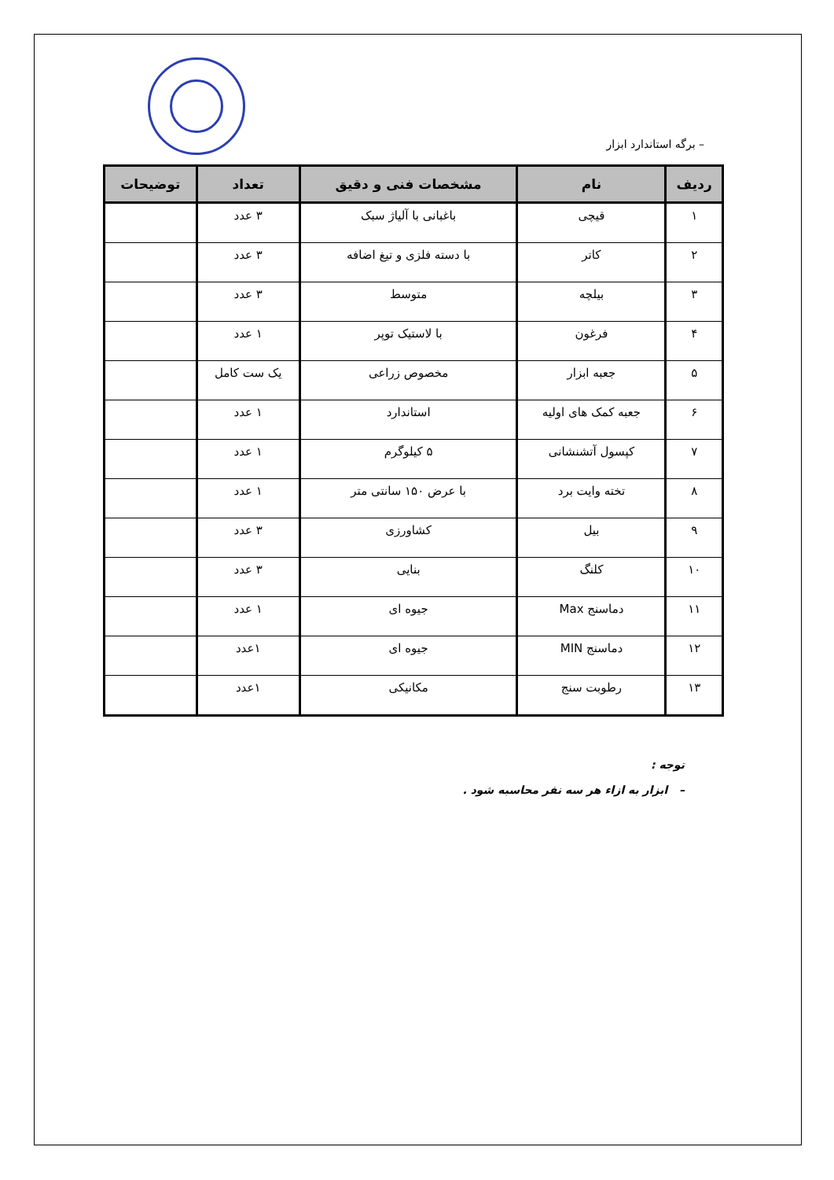– برگه استاندارد ابزار
| ردیف | نام | مشخصات فنی و دقیق | تعداد | توضیحات |
| --- | --- | --- | --- | --- |
| ۱ | قیچی | باغبانی با آلیاژ سبک | ۳ عدد | |
| ۲ | کاتر | با دسته فلزی و تیغ اضافه | ۳ عدد | |
| ۳ | بیلچه | متوسط | ۳ عدد | |
| ۴ | فرغون | با لاستیک توپر | ۱ عدد | |
| ۵ | جعبه ابزار | مخصوص زراعی | یک ست کامل | |
| ۶ | جعبه کمک های اولیه | استاندارد | ۱ عدد | |
| ۷ | کپسول آتشنشانی | ۵ کیلوگرم | ۱ عدد | |
| ۸ | تخته وایت برد | با عرض ۱۵۰ سانتی متر | ۱ عدد | |
| ۹ | بیل | کشاورزی | ۳ عدد | |
| ۱۰ | کلنگ | بنایی | ۳ عدد | |
| ۱۱ | دماسنج Max | جیوه ای | ۱ عدد | |
| ۱۲ | دماسنج MIN | جیوه ای | ۱عدد | |
| ۱۳ | رطوبت سنج | مکانیکی | ۱عدد | |
توجه :
– ابزار به ازاء هر سه نفر محاسبه شود .